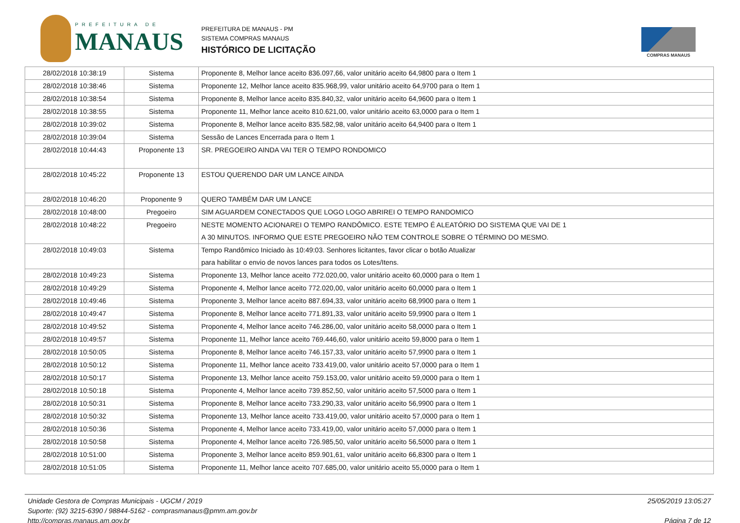PREFEITURA DE
MANAUS
PREFEITURA DE MANAUS - PM
SISTEMA COMPRAS MANAUS
HISTÓRICO DE LICITAÇÃO
COMPRAS MANAUS
| 28/02/2018 10:38:19 | Sistema | Proponente 8, Melhor lance aceito 836.097,66, valor unitário aceito 64,9800 para o Item 1 |
| 28/02/2018 10:38:46 | Sistema | Proponente 12, Melhor lance aceito 835.968,99, valor unitário aceito 64,9700 para o Item 1 |
| 28/02/2018 10:38:54 | Sistema | Proponente 8, Melhor lance aceito 835.840,32, valor unitário aceito 64,9600 para o Item 1 |
| 28/02/2018 10:38:55 | Sistema | Proponente 11, Melhor lance aceito 810.621,00, valor unitário aceito 63,0000 para o Item 1 |
| 28/02/2018 10:39:02 | Sistema | Proponente 8, Melhor lance aceito 835.582,98, valor unitário aceito 64,9400 para o Item 1 |
| 28/02/2018 10:39:04 | Sistema | Sessão de Lances Encerrada para o Item 1 |
| 28/02/2018 10:44:43 | Proponente 13 | SR. PREGOEIRO AINDA VAI TER O TEMPO RONDOMICO |
| 28/02/2018 10:45:22 | Proponente 13 | ESTOU QUERENDO DAR UM LANCE AINDA |
| 28/02/2018 10:46:20 | Proponente 9 | QUERO TAMBÉM DAR UM LANCE |
| 28/02/2018 10:48:00 | Pregoeiro | SIM AGUARDEM CONECTADOS QUE LOGO LOGO ABRIREI O TEMPO RANDOMICO |
| 28/02/2018 10:48:22 | Pregoeiro | NESTE MOMENTO ACIONAREI O TEMPO RANDÔMICO. ESTE TEMPO É ALEATÓRIO DO SISTEMA QUE VAI DE 1 A 30 MINUTOS. INFORMO QUE ESTE PREGOEIRO NÃO TEM CONTROLE SOBRE O TÉRMINO DO MESMO. |
| 28/02/2018 10:49:03 | Sistema | Tempo Randômico Iniciado às 10:49:03. Senhores licitantes, favor clicar o botão Atualizar para habilitar o envio de novos lances para todos os Lotes/Itens. |
| 28/02/2018 10:49:23 | Sistema | Proponente 13, Melhor lance aceito 772.020,00, valor unitário aceito 60,0000 para o Item 1 |
| 28/02/2018 10:49:29 | Sistema | Proponente 4, Melhor lance aceito 772.020,00, valor unitário aceito 60,0000 para o Item 1 |
| 28/02/2018 10:49:46 | Sistema | Proponente 3, Melhor lance aceito 887.694,33, valor unitário aceito 68,9900 para o Item 1 |
| 28/02/2018 10:49:47 | Sistema | Proponente 8, Melhor lance aceito 771.891,33, valor unitário aceito 59,9900 para o Item 1 |
| 28/02/2018 10:49:52 | Sistema | Proponente 4, Melhor lance aceito 746.286,00, valor unitário aceito 58,0000 para o Item 1 |
| 28/02/2018 10:49:57 | Sistema | Proponente 11, Melhor lance aceito 769.446,60, valor unitário aceito 59,8000 para o Item 1 |
| 28/02/2018 10:50:05 | Sistema | Proponente 8, Melhor lance aceito 746.157,33, valor unitário aceito 57,9900 para o Item 1 |
| 28/02/2018 10:50:12 | Sistema | Proponente 11, Melhor lance aceito 733.419,00, valor unitário aceito 57,0000 para o Item 1 |
| 28/02/2018 10:50:17 | Sistema | Proponente 13, Melhor lance aceito 759.153,00, valor unitário aceito 59,0000 para o Item 1 |
| 28/02/2018 10:50:18 | Sistema | Proponente 4, Melhor lance aceito 739.852,50, valor unitário aceito 57,5000 para o Item 1 |
| 28/02/2018 10:50:31 | Sistema | Proponente 8, Melhor lance aceito 733.290,33, valor unitário aceito 56,9900 para o Item 1 |
| 28/02/2018 10:50:32 | Sistema | Proponente 13, Melhor lance aceito 733.419,00, valor unitário aceito 57,0000 para o Item 1 |
| 28/02/2018 10:50:36 | Sistema | Proponente 4, Melhor lance aceito 733.419,00, valor unitário aceito 57,0000 para o Item 1 |
| 28/02/2018 10:50:58 | Sistema | Proponente 4, Melhor lance aceito 726.985,50, valor unitário aceito 56,5000 para o Item 1 |
| 28/02/2018 10:51:00 | Sistema | Proponente 3, Melhor lance aceito 859.901,61, valor unitário aceito 66,8300 para o Item 1 |
| 28/02/2018 10:51:05 | Sistema | Proponente 11, Melhor lance aceito 707.685,00, valor unitário aceito 55,0000 para o Item 1 |
Unidade Gestora de Compras Municipais - UGCM / 2019
Suporte: (92) 3215-6390 / 98844-5162 - comprasmanaus@pmm.am.gov.br
http://compras.manaus.am.gov.br
25/05/2019 13:05:27
Página 7 de 12